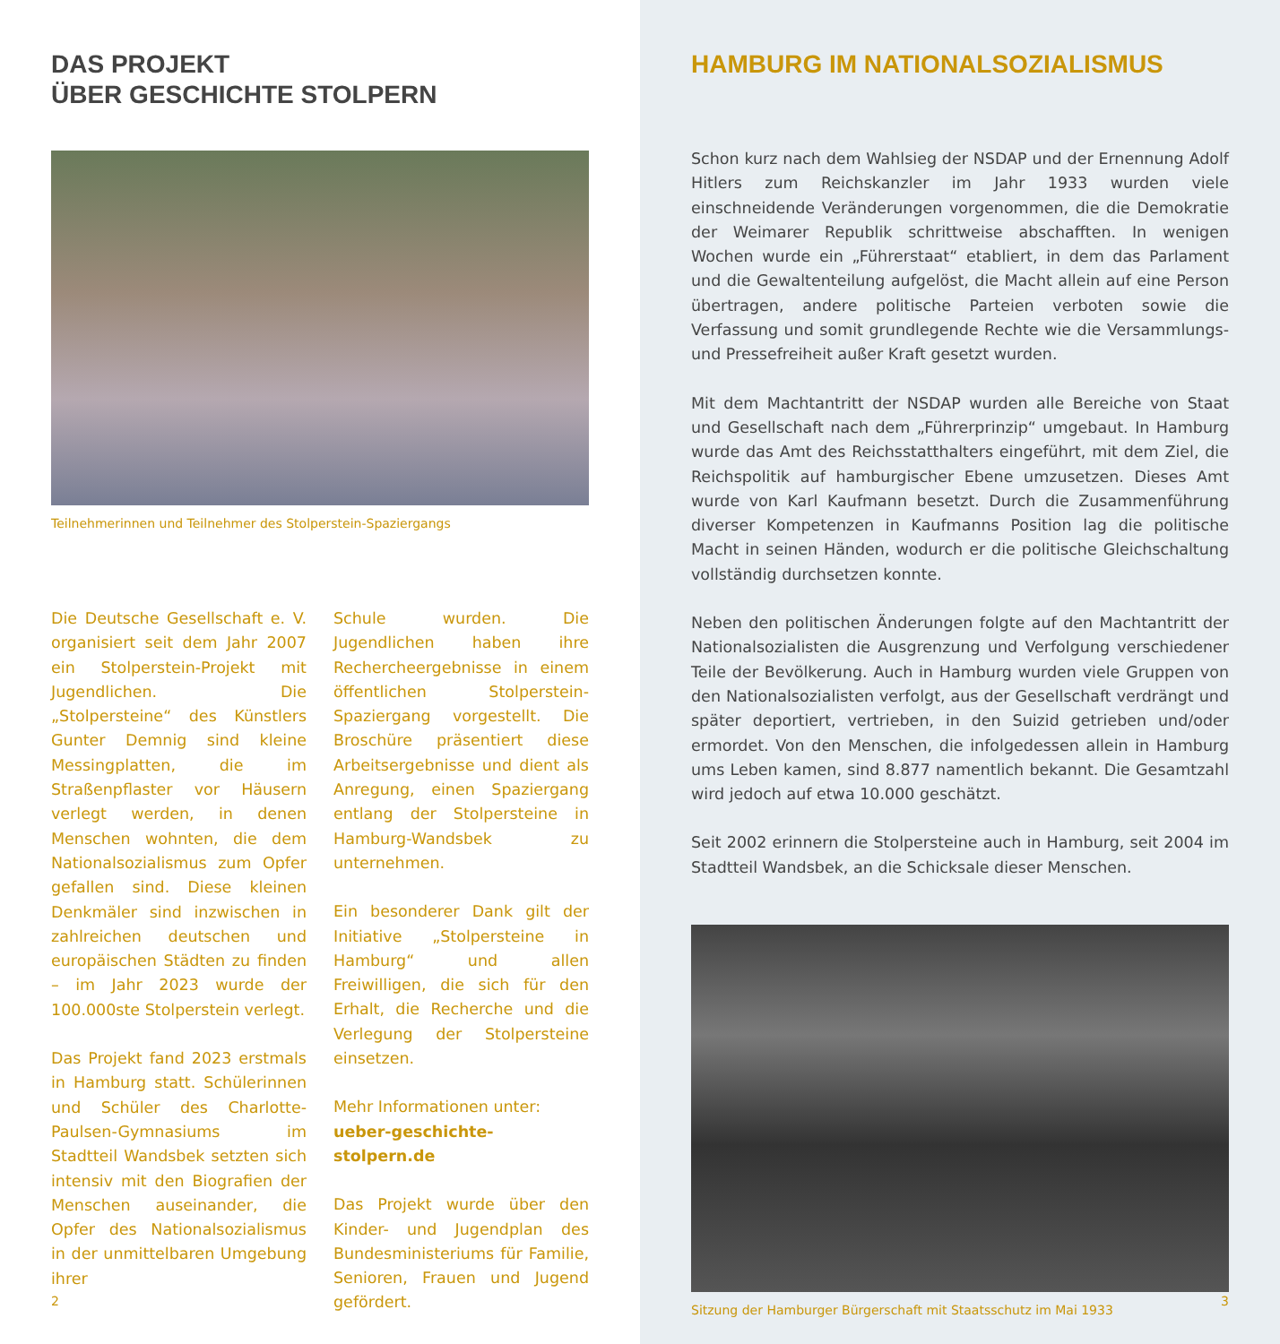DAS PROJEKT
ÜBER GESCHICHTE STOLPERN
Teilnehmerinnen und Teilnehmer des Stolperstein-Spaziergangs
Die Deutsche Gesellschaft e. V. organisiert seit dem Jahr 2007 ein Stolperstein-Projekt mit Jugendlichen. Die „Stolpersteine“ des Künstlers Gunter Demnig sind kleine Messingplatten, die im Straßenpflaster vor Häusern verlegt werden, in denen Menschen wohnten, die dem Nationalsozialismus zum Opfer gefallen sind. Diese kleinen Denkmäler sind inzwischen in zahlreichen deutschen und europäischen Städten zu finden – im Jahr 2023 wurde der 100.000ste Stolperstein verlegt.
Das Projekt fand 2023 erstmals in Hamburg statt. Schülerinnen und Schüler des Charlotte-Paulsen-Gymnasiums im Stadtteil Wandsbek setzten sich intensiv mit den Biografien der Menschen auseinander, die Opfer des Nationalsozialismus in der unmittelbaren Umgebung ihrer
Schule wurden. Die Jugendlichen haben ihre Rechercheergebnisse in einem öffentlichen Stolperstein-Spaziergang vorgestellt. Die Broschüre präsentiert diese Arbeitsergebnisse und dient als Anregung, einen Spaziergang entlang der Stolpersteine in Hamburg-Wandsbek zu unternehmen.
Ein besonderer Dank gilt der Initiative „Stolpersteine in Hamburg“ und allen Freiwilligen, die sich für den Erhalt, die Recherche und die Verlegung der Stolpersteine einsetzen.
Mehr Informationen unter:
ueber-geschichte-stolpern.de
Das Projekt wurde über den Kinder- und Jugendplan des Bundesministeriums für Familie, Senioren, Frauen und Jugend gefördert.
2
HAMBURG IM NATIONALSOZIALISMUS
Schon kurz nach dem Wahlsieg der NSDAP und der Ernennung Adolf Hitlers zum Reichskanzler im Jahr 1933 wurden viele einschneidende Veränderungen vorgenommen, die die Demokratie der Weimarer Republik schrittweise abschafften. In wenigen Wochen wurde ein „Führerstaat“ etabliert, in dem das Parlament und die Gewaltenteilung aufgelöst, die Macht allein auf eine Person übertragen, andere politische Parteien verboten sowie die Verfassung und somit grundlegende Rechte wie die Versammlungs- und Pressefreiheit außer Kraft gesetzt wurden.
Mit dem Machtantritt der NSDAP wurden alle Bereiche von Staat und Gesellschaft nach dem „Führerprinzip“ umgebaut. In Hamburg wurde das Amt des Reichsstatthalters eingeführt, mit dem Ziel, die Reichspolitik auf hamburgischer Ebene umzusetzen. Dieses Amt wurde von Karl Kaufmann besetzt. Durch die Zusammenführung diverser Kompetenzen in Kaufmanns Position lag die politische Macht in seinen Händen, wodurch er die politische Gleichschaltung vollständig durchsetzen konnte.
Neben den politischen Änderungen folgte auf den Machtantritt der Nationalsozialisten die Ausgrenzung und Verfolgung verschiedener Teile der Bevölkerung. Auch in Hamburg wurden viele Gruppen von den Nationalsozialisten verfolgt, aus der Gesellschaft verdrängt und später deportiert, vertrieben, in den Suizid getrieben und/oder ermordet. Von den Menschen, die infolgedessen allein in Hamburg ums Leben kamen, sind 8.877 namentlich bekannt. Die Gesamtzahl wird jedoch auf etwa 10.000 geschätzt.
Seit 2002 erinnern die Stolpersteine auch in Hamburg, seit 2004 im Stadtteil Wandsbek, an die Schicksale dieser Menschen.
Sitzung der Hamburger Bürgerschaft mit Staatsschutz im Mai 1933
3